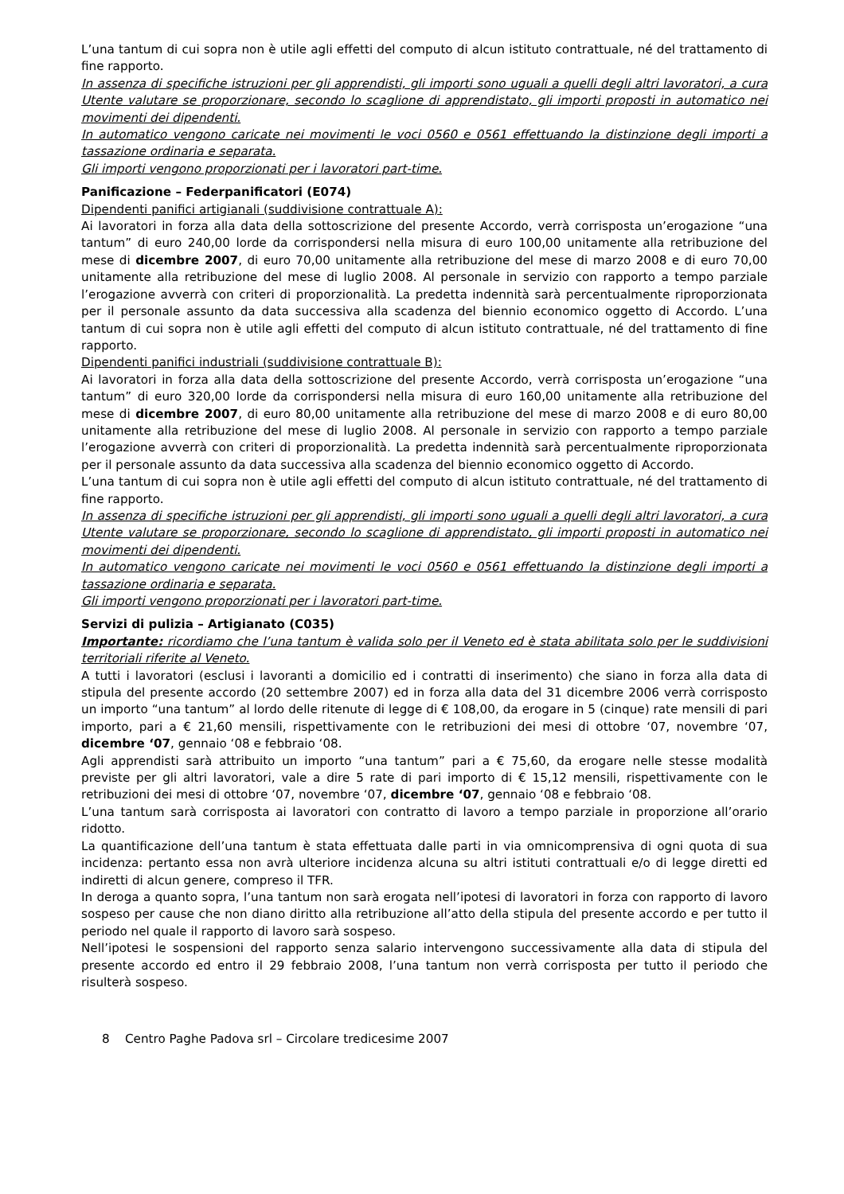L’una tantum di cui sopra non è utile agli effetti del computo di alcun istituto contrattuale, né del trattamento di fine rapporto.
In assenza di specifiche istruzioni per gli apprendisti, gli importi sono uguali a quelli degli altri lavoratori, a cura Utente valutare se proporzionare, secondo lo scaglione di apprendistato, gli importi proposti in automatico nei movimenti dei dipendenti.
In automatico vengono caricate nei movimenti le voci 0560 e 0561 effettuando la distinzione degli importi a tassazione ordinaria e separata.
Gli importi vengono proporzionati per i lavoratori part-time.
Panificazione – Federpanificatori (E074)
Dipendenti panifici artigianali (suddivisione contrattuale A):
Ai lavoratori in forza alla data della sottoscrizione del presente Accordo, verrà corrisposta un’erogazione “una tantum” di euro 240,00 lorde da corrispondersi nella misura di euro 100,00 unitamente alla retribuzione del mese di dicembre 2007, di euro 70,00 unitamente alla retribuzione del mese di marzo 2008 e di euro 70,00 unitamente alla retribuzione del mese di luglio 2008. Al personale in servizio con rapporto a tempo parziale l’erogazione avverrà con criteri di proporzionalità. La predetta indennità sarà percentualmente riproporzionata per il personale assunto da data successiva alla scadenza del biennio economico oggetto di Accordo. L’una tantum di cui sopra non è utile agli effetti del computo di alcun istituto contrattuale, né del trattamento di fine rapporto.
Dipendenti panifici industriali (suddivisione contrattuale B):
Ai lavoratori in forza alla data della sottoscrizione del presente Accordo, verrà corrisposta un’erogazione “una tantum” di euro 320,00 lorde da corrispondersi nella misura di euro 160,00 unitamente alla retribuzione del mese di dicembre 2007, di euro 80,00 unitamente alla retribuzione del mese di marzo 2008 e di euro 80,00 unitamente alla retribuzione del mese di luglio 2008. Al personale in servizio con rapporto a tempo parziale l’erogazione avverrà con criteri di proporzionalità. La predetta indennità sarà percentualmente riproporzionata per il personale assunto da data successiva alla scadenza del biennio economico oggetto di Accordo.
L’una tantum di cui sopra non è utile agli effetti del computo di alcun istituto contrattuale, né del trattamento di fine rapporto.
In assenza di specifiche istruzioni per gli apprendisti, gli importi sono uguali a quelli degli altri lavoratori, a cura Utente valutare se proporzionare, secondo lo scaglione di apprendistato, gli importi proposti in automatico nei movimenti dei dipendenti.
In automatico vengono caricate nei movimenti le voci 0560 e 0561 effettuando la distinzione degli importi a tassazione ordinaria e separata.
Gli importi vengono proporzionati per i lavoratori part-time.
Servizi di pulizia – Artigianato (C035)
Importante: ricordiamo che l’una tantum è valida solo per il Veneto ed è stata abilitata solo per le suddivisioni territoriali riferite al Veneto.
A tutti i lavoratori (esclusi i lavoranti a domicilio ed i contratti di inserimento) che siano in forza alla data di stipula del presente accordo (20 settembre 2007) ed in forza alla data del 31 dicembre 2006 verrà corrisposto un importo “una tantum” al lordo delle ritenute di legge di € 108,00, da erogare in 5 (cinque) rate mensili di pari importo, pari a € 21,60 mensili, rispettivamente con le retribuzioni dei mesi di ottobre ‘07, novembre ‘07, dicembre ‘07, gennaio ‘08 e febbraio ‘08.
Agli apprendisti sarà attribuito un importo “una tantum” pari a € 75,60, da erogare nelle stesse modalità previste per gli altri lavoratori, vale a dire 5 rate di pari importo di € 15,12 mensili, rispettivamente con le retribuzioni dei mesi di ottobre ‘07, novembre ‘07, dicembre ‘07, gennaio ‘08 e febbraio ‘08.
L’una tantum sarà corrisposta ai lavoratori con contratto di lavoro a tempo parziale in proporzione all’orario ridotto.
La quantificazione dell’una tantum è stata effettuata dalle parti in via omnicomprensiva di ogni quota di sua incidenza: pertanto essa non avrà ulteriore incidenza alcuna su altri istituti contrattuali e/o di legge diretti ed indiretti di alcun genere, compreso il TFR.
In deroga a quanto sopra, l’una tantum non sarà erogata nell’ipotesi di lavoratori in forza con rapporto di lavoro sospeso per cause che non diano diritto alla retribuzione all’atto della stipula del presente accordo e per tutto il periodo nel quale il rapporto di lavoro sarà sospeso.
Nell’ipotesi le sospensioni del rapporto senza salario intervengono successivamente alla data di stipula del presente accordo ed entro il 29 febbraio 2008, l’una tantum non verrà corrisposta per tutto il periodo che risulterà sospeso.
8 Centro Paghe Padova srl – Circolare tredicesime 2007